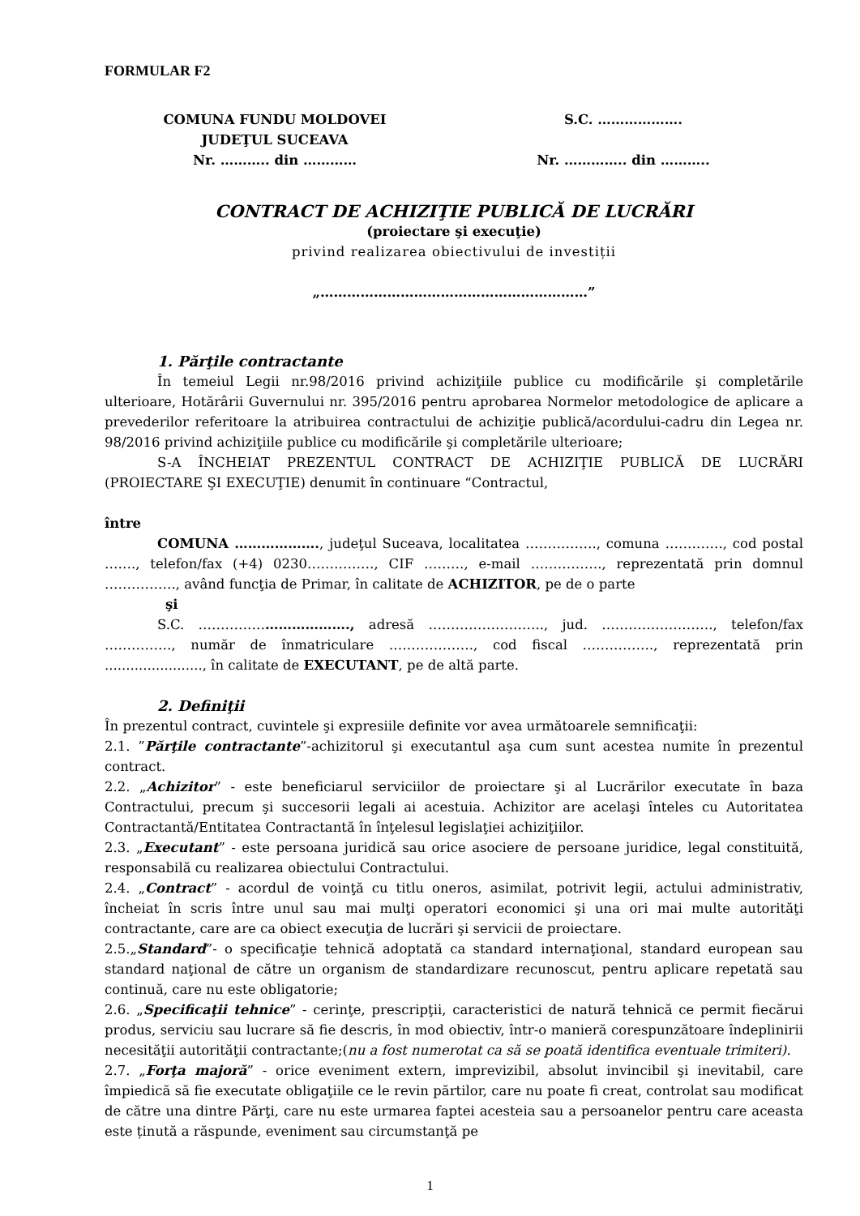FORMULAR F2
COMUNA FUNDU MOLDOVEI
JUDEŢUL SUCEAVA
Nr. ……….. din …………
S.C. ……………….
Nr. ………….. din ………..
CONTRACT DE ACHIZIŢIE PUBLICĂ DE LUCRĂRI
(proiectare şi execuţie)
privind realizarea obiectivului de investiții
„……………………………………………………”
1. Părţile contractante
În temeiul Legii nr.98/2016 privind achiziţiile publice cu modificările şi completările ulterioare, Hotărârii Guvernului nr. 395/2016 pentru aprobarea Normelor metodologice de aplicare a prevederilor referitoare la atribuirea contractului de achiziţie publică/acordului-cadru din Legea nr. 98/2016 privind achiziţiile publice cu modificările şi completările ulterioare;
S-A ÎNCHEIAT PREZENTUL CONTRACT DE ACHIZIŢIE PUBLICĂ DE LUCRĂRI (PROIECTARE ŞI EXECUŢIE) denumit în continuare “Contractul,
între
COMUNA ………………., judeţul Suceava, localitatea ……………., comuna …………., cod postal ……., telefon/fax (+4) 0230……………, CIF ………, e-mail ……………., reprezentată prin domnul ……………., având funcţia de Primar, în calitate de ACHIZITOR, pe de o parte
şi
S.C. ……………………………., adresă …………………….., jud. ……………………., telefon/fax ……………, număr de înmatriculare ………………., cod fiscal ……………., reprezentată prin ......................., în calitate de EXECUTANT, pe de altă parte.
2. Definiţii
În prezentul contract, cuvintele şi expresiile definite vor avea următoarele semnificaţii:
2.1. ”Părţile contractante”-achizitorul şi executantul aşa cum sunt acestea numite în prezentul contract.
2.2. „Achizitor” - este beneficiarul serviciilor de proiectare şi al Lucrărilor executate în baza Contractului, precum şi succesorii legali ai acestuia. Achizitor are acelaşi înteles cu Autoritatea Contractantă/Entitatea Contractantă în înţelesul legislaţiei achiziţiilor.
2.3. „Executant” - este persoana juridică sau orice asociere de persoane juridice, legal constituită, responsabilă cu realizarea obiectului Contractului.
2.4. „Contract” - acordul de voinţă cu titlu oneros, asimilat, potrivit legii, actului administrativ, încheiat în scris între unul sau mai mulţi operatori economici şi una ori mai multe autorităţi contractante, care are ca obiect execuţia de lucrări şi servicii de proiectare.
2.5.„Standard”- o specificaţie tehnică adoptată ca standard internaţional, standard european sau standard naţional de către un organism de standardizare recunoscut, pentru aplicare repetată sau continuă, care nu este obligatorie;
2.6. „Specificaţii tehnice” - cerinţe, prescripţii, caracteristici de natură tehnică ce permit fiecărui produs, serviciu sau lucrare să fie descris, în mod obiectiv, într-o manieră corespunzătoare îndeplinirii necesităţii autorităţii contractante;(nu a fost numerotat ca să se poată identifica eventuale trimiteri).
2.7. „Forţa majoră” - orice eveniment extern, imprevizibil, absolut invincibil şi inevitabil, care împiedică să fie executate obligaţiile ce le revin părtilor, care nu poate fi creat, controlat sau modificat de către una dintre Părţi, care nu este urmarea faptei acesteia sau a persoanelor pentru care aceasta este ținută a răspunde, eveniment sau circumstanţă pe
1